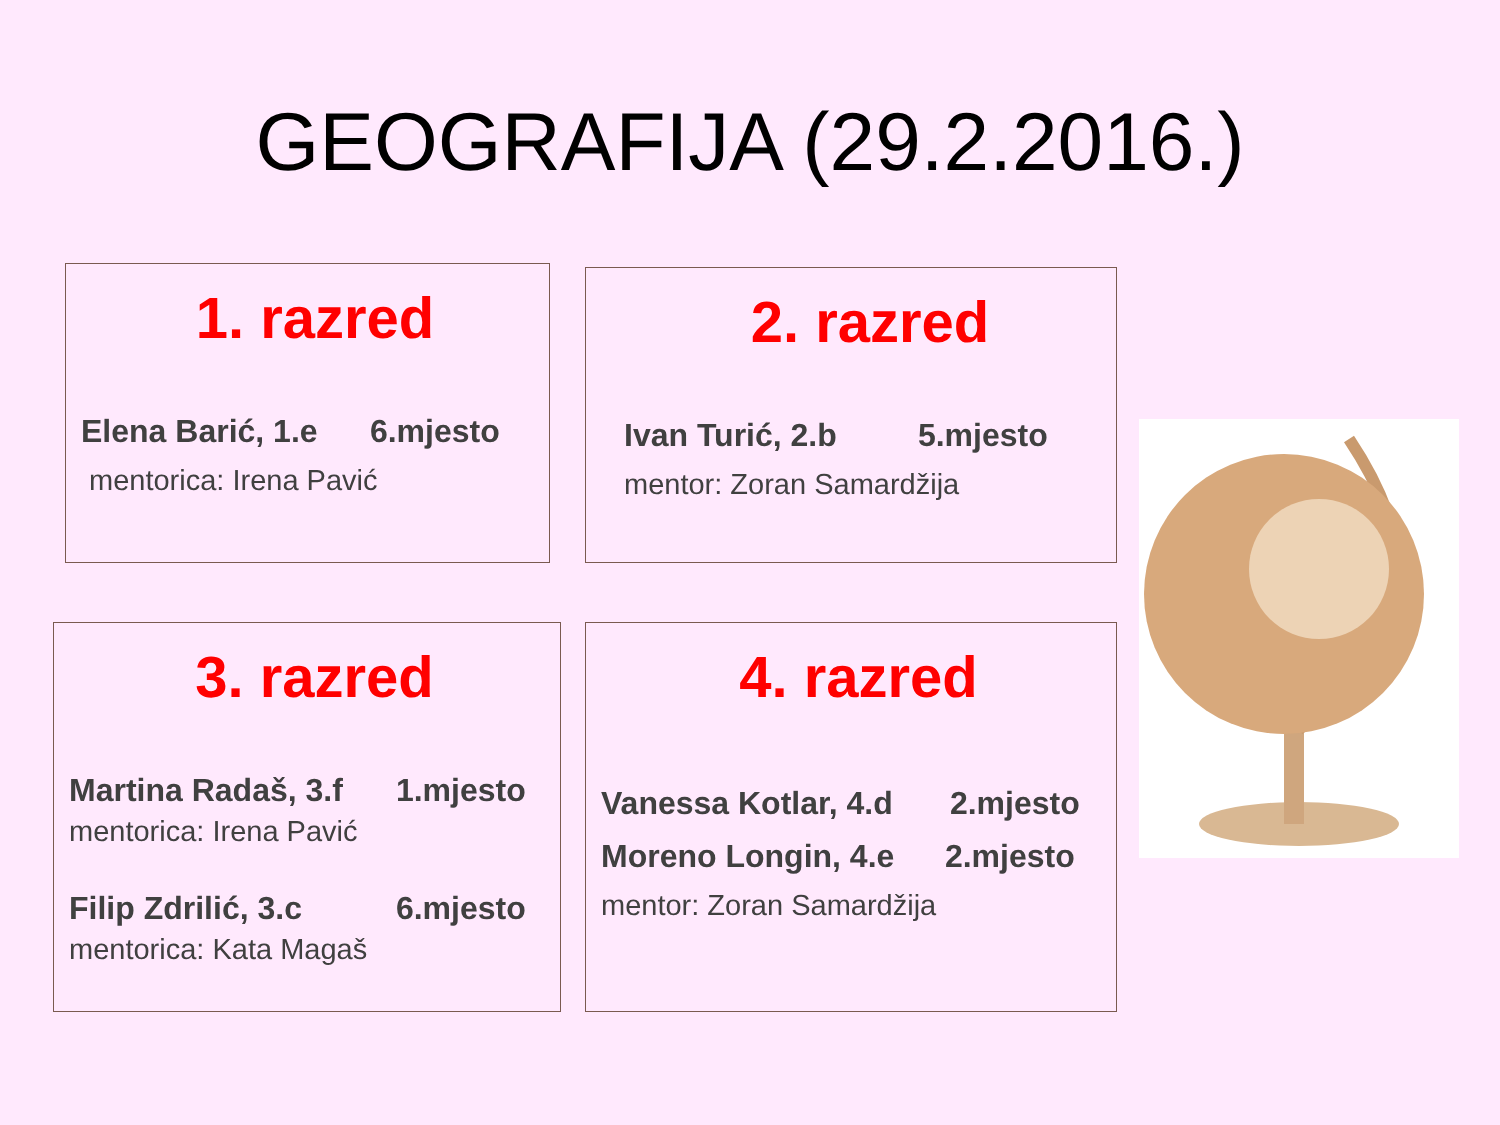GEOGRAFIJA (29.2.2016.)
1. razred
Elena Barić, 1.e 6.mjesto
mentorica: Irena Pavić
2. razred
Ivan Turić, 2.b 5.mjesto
mentor: Zoran Samardžija
3. razred
Martina Radaš, 3.f 1.mjesto
mentorica: Irena Pavić
Filip Zdrilić, 3.c 6.mjesto
mentorica: Kata Magaš
4. razred
Vanessa Kotlar, 4.d 2.mjesto
Moreno Longin, 4.e 2.mjesto
mentor: Zoran Samardžija